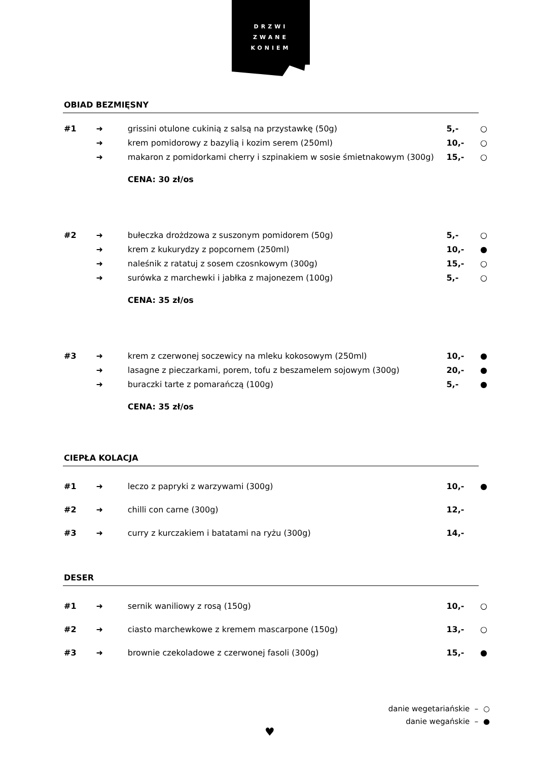DRZWI
ZWANE
KONIEM
OBIAD BEZMIĘSNY
| #1 | ➜ | grissini otulone cukinią z salsą na przystawkę (50g) | 5,- | ○ |
| | ➜ | krem pomidorowy z bazylią i kozim serem (250ml) | 10,- | ○ |
| | ➜ | makaron z pomidorkami cherry i szpinakiem w sosie śmietnakowym (300g) | 15,- | ○ |
| | | CENA: 30 zł/os | | |
| #2 | ➜ | bułeczka drożdzowa z suszonym pomidorem (50g) | 5,- | ○ |
| | ➜ | krem z kukurydzy z popcornem (250ml) | 10,- | ● |
| | ➜ | naleśnik z ratatuj z sosem czosnkowym (300g) | 15,- | ○ |
| | ➜ | surówka z marchewki i jabłka z majonezem (100g) | 5,- | ○ |
| | | CENA: 35 zł/os | | |
| #3 | ➜ | krem z czerwonej soczewicy na mleku kokosowym (250ml) | 10,- | ● |
| | ➜ | lasagne z pieczarkami, porem, tofu z beszamelem sojowym (300g) | 20,- | ● |
| | ➜ | buraczki tarte z pomarańczą (100g) | 5,- | ● |
| | | CENA: 35 zł/os | | |
CIEPŁA KOLACJA
| #1 | ➜ | leczo z papryki z warzywami (300g) | 10,- | ● |
| #2 | ➜ | chilli con carne (300g) | 12,- | |
| #3 | ➜ | curry z kurczakiem i batatami na ryżu (300g) | 14,- | |
DESER
| #1 | ➜ | sernik waniliowy z rosą (150g) | 10,- | ○ |
| #2 | ➜ | ciasto marchewkowe z kremem mascarpone (150g) | 13,- | ○ |
| #3 | ➜ | brownie czekoladowe z czerwonej fasoli (300g) | 15,- | ● |
danie wegetariańskie – ○
danie wegańskie – ●
♥